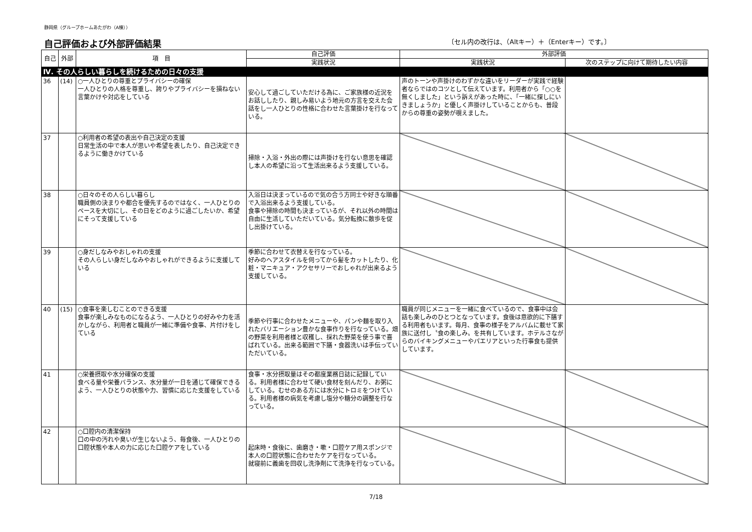静岡県（グループホームあたがわ（A棟））
自己評価および外部評価結果
〔セル内の改行は、（Altキー）＋（Enterキー）です。〕
| 自己 | 外部 | 項 目 | 自己評価 | 外部評価 | |
| --- | --- | --- | --- | --- | --- |
| | | | 実践状況 | 実践状況 | 次のステップに向けて期待したい内容 |
| Ⅳ. その人らしい暮らしを続けるための日々の支援 | | | | | |
| 36 | (14) | ○一人ひとりの尊重とプライバシーの確保 一人ひとりの人格を尊重し、誇りやプライバシーを損ねない言葉かけや対応をしている | 安心して過ごしていただける為に、ご家族様の近況をお話ししたり、親しみ易いよう地元の方言を交えた会話をし一人ひとりの性格に合わせた言葉掛けを行なっている。 | 声のトーンや声掛けのわずかな違いをリーダーが実践で経験者ならではのコツとして伝えています。利用者から「○○を無くしました」という訴えがあった時に、「一緒に探しにいきましょうか」と優しく声掛けしていることからも、普段からの尊重の姿勢が覗えました。 | |
| 37 | | ○利用者の希望の表出や自己決定の支援 日常生活の中で本人が思いや希望を表したり、自己決定できるように働きかけている | 掃除・入浴・外出の際には声掛けを行ない意思を確認し本人の希望に沿って生活出来るよう支援している。 | | |
| 38 | | ○日々のその人らしい暮らし 職員側の決まりや都合を優先するのではなく、一人ひとりのペースを大切にし、その日をどのように過ごしたいか、希望にそって支援している | 入浴日は決まっているので気の合う方同士や好きな順番で入浴出来るよう支援している。 食事や掃除の時間も決まっているが、それ以外の時間は自由に生活していただいている。気分転換に散歩を促し出掛けている。 | | |
| 39 | | ○身だしなみやおしゃれの支援 その人らしい身だしなみやおしゃれができるように支援している | 季節に合わせて衣替えを行なっている。 好みのヘアスタイルを伺ってから髪をカットしたり、化粧・マニキュア・アクセサリーでおしゃれが出来るよう支援している。 | | |
| 40 | (15) | ○食事を楽しむことのできる支援 食事が楽しみなものになるよう、一人ひとりの好みや力を活かしながら、利用者と職員が一緒に準備や食事、片付けをしている | 季節や行事に合わせたメニューや、パンや麺を取り入れたバリエーション豊かな食事作りを行なっている。畑の野菜を利用者様と収穫し、採れた野菜を使う事で喜ばれている。出来る範囲で下膳・食器洗いは手伝っていただいている。 | 職員が同じメニューを一緒に食べているので、食事中は会話も楽しみのひとつとなっています。食後は意欲的に下膳する利用者もいます。毎月、食事の様子をアルバムに載せて家族に送付し〝食の楽しみ〟を共有しています。ホテルさながらのバイキングメニューやパエリアといった行事食も提供しています。 | |
| 41 | | ○栄養摂取や水分確保の支援 食べる量や栄養バランス、水分量が一日を通じて確保できるよう、一人ひとりの状態や力、習慣に応じた支援をしている | 食事・水分摂取量はその都度業務日誌に記録している。利用者様に合わせて硬い食材を刻んだり、お粥にしている。むせのある方には水分にトロミをつけている。利用者様の病気を考慮し塩分や糖分の調整を行なっている。 | | |
| 42 | | ○口腔内の清潔保持 口の中の汚れや臭いが生じないよう、毎食後、一人ひとりの口腔状態や本人の力に応じた口腔ケアをしている | 起床時・食後に、歯磨き・嗽・口腔ケア用スポンジで本人の口腔状態に合わせたケアを行なっている。 就寝前に義歯を回収し洗浄剤にて洗浄を行なっている。 | | |
7/18